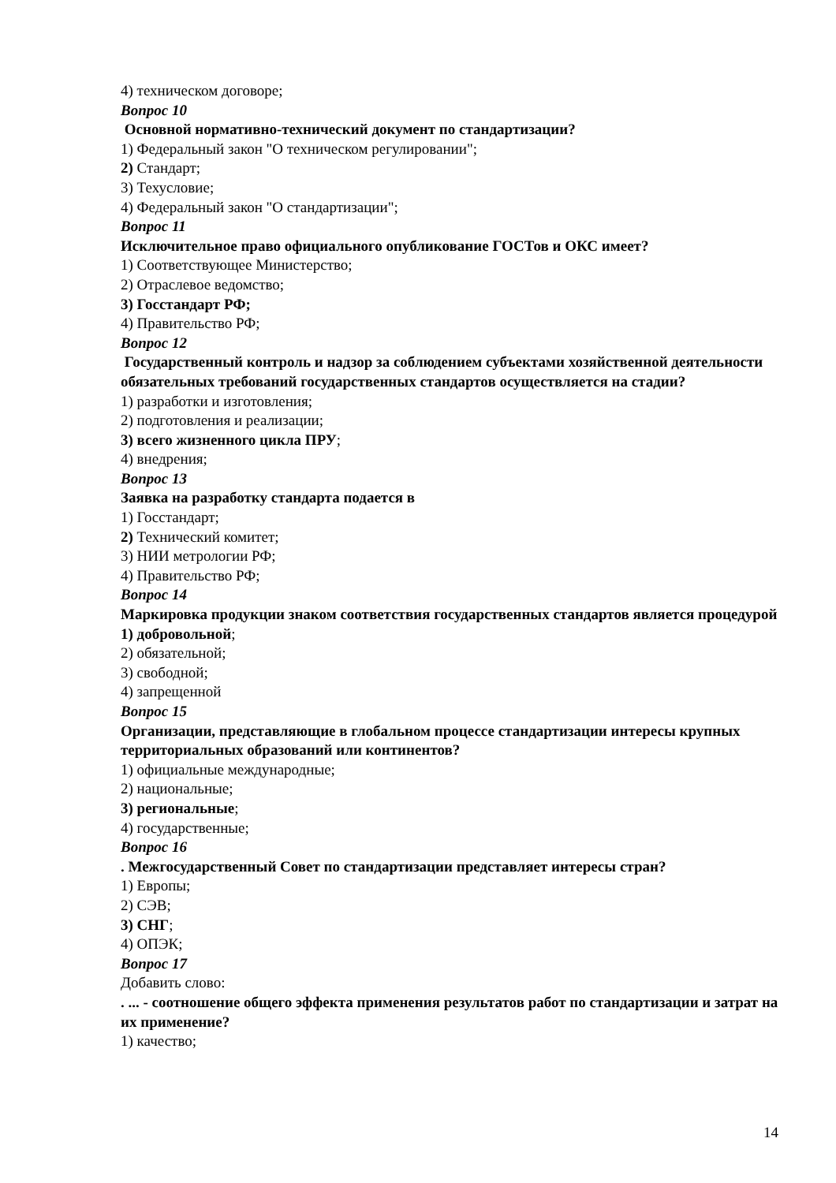4) техническом договоре;
Вопрос 10
Основной нормативно-технический документ по стандартизации?
1) Федеральный закон "О техническом регулировании";
2) Стандарт;
3) Техусловие;
4) Федеральный закон "О стандартизации";
Вопрос 11
Исключительное право официального опубликование ГОСТов и ОКС имеет?
1) Соответствующее Министерство;
2) Отраслевое ведомство;
3) Госстандарт РФ;
4) Правительство РФ;
Вопрос 12
Государственный контроль и надзор за соблюдением субъектами хозяйственной деятельности обязательных требований государственных стандартов осуществляется на стадии?
1) разработки и изготовления;
2) подготовления и реализации;
3) всего жизненного цикла ПРУ;
4) внедрения;
Вопрос 13
Заявка на разработку стандарта подается в
1) Госстандарт;
2) Технический комитет;
3) НИИ метрологии РФ;
4) Правительство РФ;
Вопрос 14
Маркировка продукции знаком соответствия государственных стандартов является процедурой
1) добровольной;
2) обязательной;
3) свободной;
4) запрещенной
Вопрос 15
Организации, представляющие в глобальном процессе стандартизации интересы крупных территориальных образований или континентов?
1) официальные международные;
2) национальные;
3) региональные;
4) государственные;
Вопрос 16
. Межгосударственный Совет по стандартизации представляет интересы стран?
1) Европы;
2) СЭВ;
3) СНГ;
4) ОПЭК;
Вопрос 17
Добавить слово:
. ... - соотношение общего эффекта применения результатов работ по стандартизации и затрат на их применение?
1) качество;
14